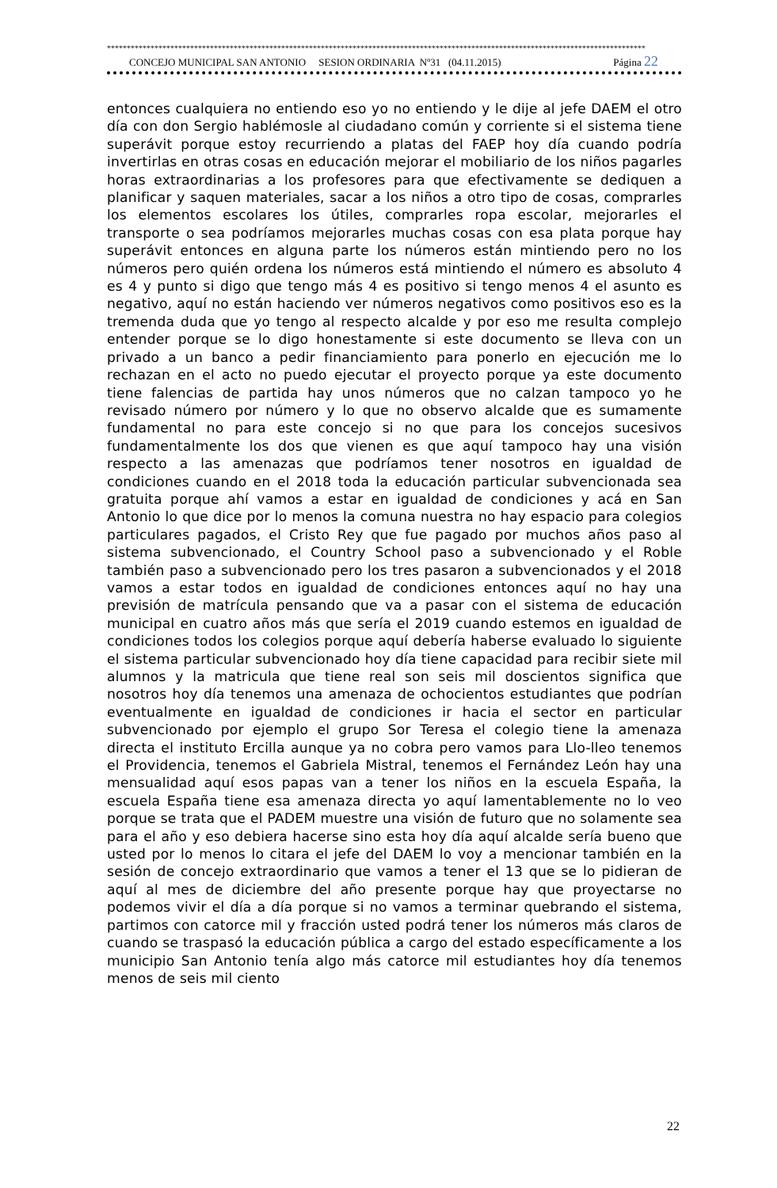****************************************************************************************************************************************
CONCEJO MUNICIPAL SAN ANTONIO SESION ORDINARIA Nº31 (04.11.2015) Página 22
entonces cualquiera no entiendo eso yo no entiendo y le dije al jefe DAEM el otro día con don Sergio hablémosle al ciudadano común y corriente si el sistema tiene superávit porque estoy recurriendo a platas del FAEP hoy día cuando podría invertirlas en otras cosas en educación mejorar el mobiliario de los niños pagarles horas extraordinarias a los profesores para que efectivamente se dediquen a planificar y saquen materiales, sacar a los niños a otro tipo de cosas, comprarles los elementos escolares los útiles, comprarles ropa escolar, mejorarles el transporte o sea podríamos mejorarles muchas cosas con esa plata porque hay superávit entonces en alguna parte los números están mintiendo pero no los números pero quién ordena los números está mintiendo el número es absoluto 4 es 4 y punto si digo que tengo más 4 es positivo si tengo menos 4 el asunto es negativo, aquí no están haciendo ver números negativos como positivos eso es la tremenda duda que yo tengo al respecto alcalde y por eso me resulta complejo entender porque se lo digo honestamente si este documento se lleva con un privado a un banco a pedir financiamiento para ponerlo en ejecución me lo rechazan en el acto no puedo ejecutar el proyecto porque ya este documento tiene falencias de partida hay unos números que no calzan tampoco yo he revisado número por número y lo que no observo alcalde que es sumamente fundamental no para este concejo si no que para los concejos sucesivos fundamentalmente los dos que vienen es que aquí tampoco hay una visión respecto a las amenazas que podríamos tener nosotros en igualdad de condiciones cuando en el 2018 toda la educación particular subvencionada sea gratuita porque ahí vamos a estar en igualdad de condiciones y acá en San Antonio lo que dice por lo menos la comuna nuestra no hay espacio para colegios particulares pagados, el Cristo Rey que fue pagado por muchos años paso al sistema subvencionado, el Country School paso a subvencionado y el Roble también paso a subvencionado pero los tres pasaron a subvencionados y el 2018 vamos a estar todos en igualdad de condiciones entonces aquí no hay una previsión de matrícula pensando que va a pasar con el sistema de educación municipal en cuatro años más que sería el 2019 cuando estemos en igualdad de condiciones todos los colegios porque aquí debería haberse evaluado lo siguiente el sistema particular subvencionado hoy día tiene capacidad para recibir siete mil alumnos y la matricula que tiene real son seis mil doscientos significa que nosotros hoy día tenemos una amenaza de ochocientos estudiantes que podrían eventualmente en igualdad de condiciones ir hacia el sector en particular subvencionado por ejemplo el grupo Sor Teresa el colegio tiene la amenaza directa el instituto Ercilla aunque ya no cobra pero vamos para Llo-lleo tenemos el Providencia, tenemos el Gabriela Mistral, tenemos el Fernández León hay una mensualidad aquí esos papas van a tener los niños en la escuela España, la escuela España tiene esa amenaza directa yo aquí lamentablemente no lo veo porque se trata que el PADEM muestre una visión de futuro que no solamente sea para el año y eso debiera hacerse sino esta hoy día aquí alcalde sería bueno que usted por lo menos lo citara el jefe del DAEM lo voy a mencionar también en la sesión de concejo extraordinario que vamos a tener el 13 que se lo pidieran de aquí al mes de diciembre del año presente porque hay que proyectarse no podemos vivir el día a día porque si no vamos a terminar quebrando el sistema, partimos con catorce mil y fracción usted podrá tener los números más claros de cuando se traspasó la educación pública a cargo del estado específicamente a los municipio San Antonio tenía algo más catorce mil estudiantes hoy día tenemos menos de seis mil ciento
22